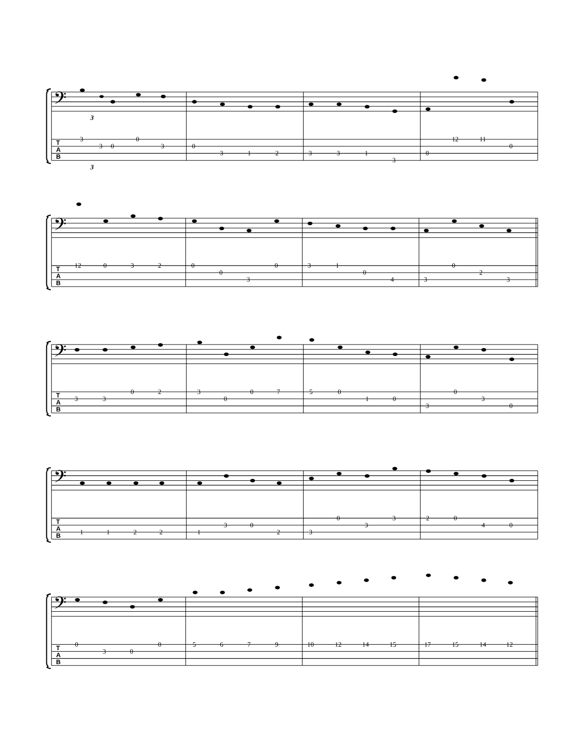𝄢
T
A
B
3
3
0
0
3
0
3
1
2
3
3
1
3
0
12
11
0
3
3
T
A
B
12
0
3
2
0
0
3
0
3
1
0
4
3
0
2
3
T
A
B
3
3
0
2
3
0
0
7
5
0
1
0
3
0
3
0
T
A
B
1
1
2
2
1
3
0
2
3
0
3
3
2
0
4
0
T
A
B
0
3
0
0
5
6
7
9
10
12
14
15
17
15
14
12